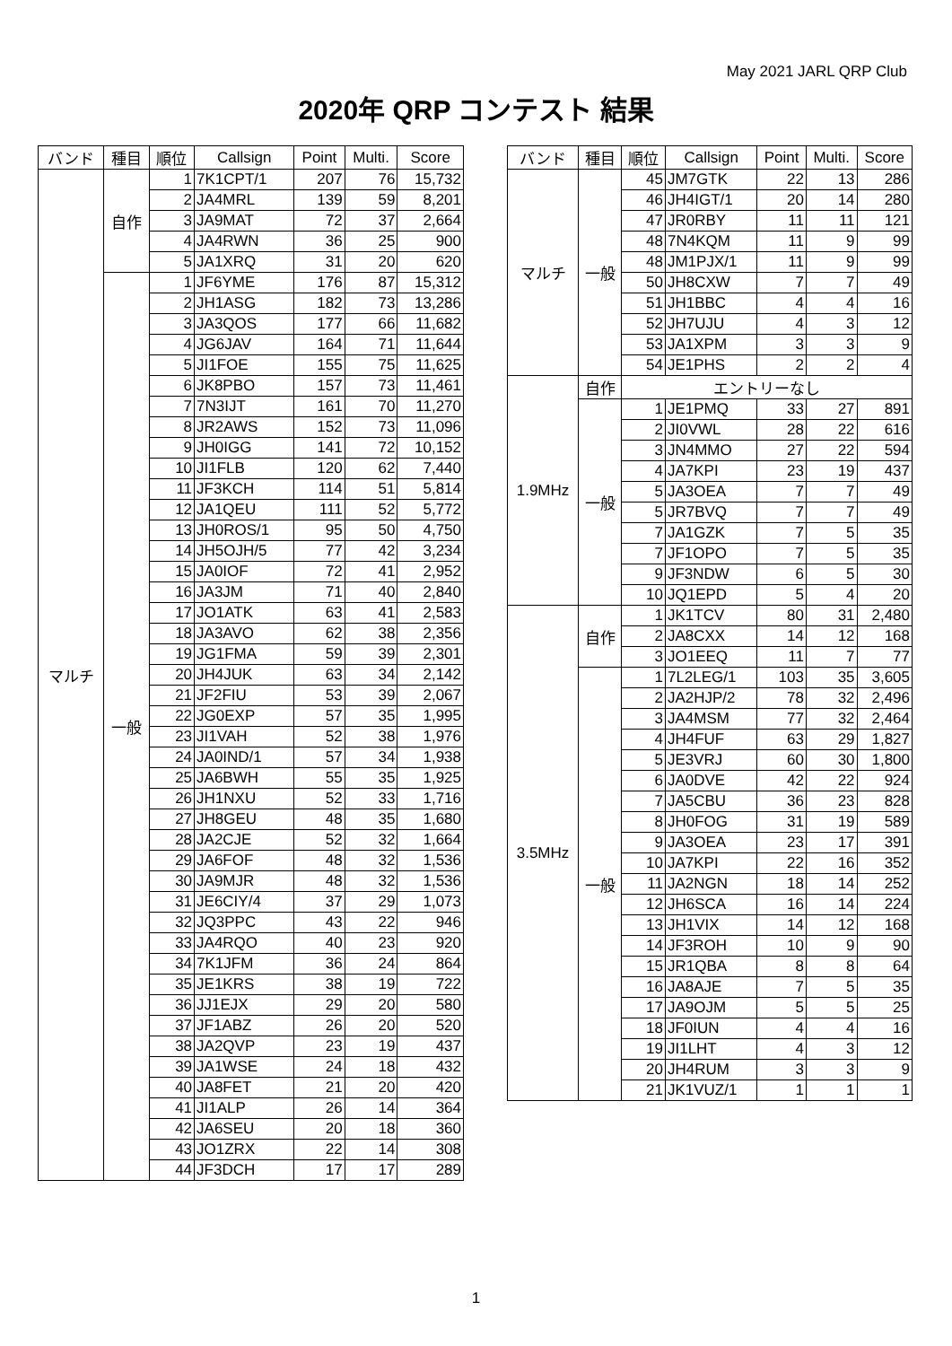May 2021 JARL QRP Club
2020年 QRP コンテスト 結果
| バンド | 種目 | 順位 | Callsign | Point | Multi. | Score |
| --- | --- | --- | --- | --- | --- | --- |
| マルチ | 自作 | 1 | 7K1CPT/1 | 207 | 76 | 15,732 |
| | | 2 | JA4MRL | 139 | 59 | 8,201 |
| | | 3 | JA9MAT | 72 | 37 | 2,664 |
| | | 4 | JA4RWN | 36 | 25 | 900 |
| | | 5 | JA1XRQ | 31 | 20 | 620 |
| | 一般 | 1 | JF6YME | 176 | 87 | 15,312 |
| | | 2 | JH1ASG | 182 | 73 | 13,286 |
| | | 3 | JA3QOS | 177 | 66 | 11,682 |
| | | 4 | JG6JAV | 164 | 71 | 11,644 |
| | | 5 | JI1FOE | 155 | 75 | 11,625 |
| | | 6 | JK8PBO | 157 | 73 | 11,461 |
| | | 7 | 7N3IJT | 161 | 70 | 11,270 |
| | | 8 | JR2AWS | 152 | 73 | 11,096 |
| | | 9 | JH0IGG | 141 | 72 | 10,152 |
| | | 10 | JI1FLB | 120 | 62 | 7,440 |
| | | 11 | JF3KCH | 114 | 51 | 5,814 |
| | | 12 | JA1QEU | 111 | 52 | 5,772 |
| | | 13 | JH0ROS/1 | 95 | 50 | 4,750 |
| | | 14 | JH5OJH/5 | 77 | 42 | 3,234 |
| | | 15 | JA0IOF | 72 | 41 | 2,952 |
| | | 16 | JA3JM | 71 | 40 | 2,840 |
| | | 17 | JO1ATK | 63 | 41 | 2,583 |
| | | 18 | JA3AVO | 62 | 38 | 2,356 |
| | | 19 | JG1FMA | 59 | 39 | 2,301 |
| | | 20 | JH4JUK | 63 | 34 | 2,142 |
| | | 21 | JF2FIU | 53 | 39 | 2,067 |
| | | 22 | JG0EXP | 57 | 35 | 1,995 |
| | | 23 | JI1VAH | 52 | 38 | 1,976 |
| | | 24 | JA0IND/1 | 57 | 34 | 1,938 |
| | | 25 | JA6BWH | 55 | 35 | 1,925 |
| | | 26 | JH1NXU | 52 | 33 | 1,716 |
| | | 27 | JH8GEU | 48 | 35 | 1,680 |
| | | 28 | JA2CJE | 52 | 32 | 1,664 |
| | | 29 | JA6FOF | 48 | 32 | 1,536 |
| | | 30 | JA9MJR | 48 | 32 | 1,536 |
| | | 31 | JE6CIY/4 | 37 | 29 | 1,073 |
| | | 32 | JQ3PPC | 43 | 22 | 946 |
| | | 33 | JA4RQO | 40 | 23 | 920 |
| | | 34 | 7K1JFM | 36 | 24 | 864 |
| | | 35 | JE1KRS | 38 | 19 | 722 |
| | | 36 | JJ1EJX | 29 | 20 | 580 |
| | | 37 | JF1ABZ | 26 | 20 | 520 |
| | | 38 | JA2QVP | 23 | 19 | 437 |
| | | 39 | JA1WSE | 24 | 18 | 432 |
| | | 40 | JA8FET | 21 | 20 | 420 |
| | | 41 | JI1ALP | 26 | 14 | 364 |
| | | 42 | JA6SEU | 20 | 18 | 360 |
| | | 43 | JO1ZRX | 22 | 14 | 308 |
| | | 44 | JF3DCH | 17 | 17 | 289 |
| バンド | 種目 | 順位 | Callsign | Point | Multi. | Score |
| --- | --- | --- | --- | --- | --- | --- |
| マルチ | 一般 | 45 | JM7GTK | 22 | 13 | 286 |
| | | 46 | JH4IGT/1 | 20 | 14 | 280 |
| | | 47 | JR0RBY | 11 | 11 | 121 |
| | | 48 | 7N4KQM | 11 | 9 | 99 |
| | | 48 | JM1PJX/1 | 11 | 9 | 99 |
| | | 50 | JH8CXW | 7 | 7 | 49 |
| | | 51 | JH1BBC | 4 | 4 | 16 |
| | | 52 | JH7UJU | 4 | 3 | 12 |
| | | 53 | JA1XPM | 3 | 3 | 9 |
| | | 54 | JE1PHS | 2 | 2 | 4 |
| 1.9MHz | 自作 | エントリーなし | | | | |
| | 一般 | 1 | JE1PMQ | 33 | 27 | 891 |
| | | 2 | JI0VWL | 28 | 22 | 616 |
| | | 3 | JN4MMO | 27 | 22 | 594 |
| | | 4 | JA7KPI | 23 | 19 | 437 |
| | | 5 | JA3OEA | 7 | 7 | 49 |
| | | 5 | JR7BVQ | 7 | 7 | 49 |
| | | 7 | JA1GZK | 7 | 5 | 35 |
| | | 7 | JF1OPO | 7 | 5 | 35 |
| | | 9 | JF3NDW | 6 | 5 | 30 |
| | | 10 | JQ1EPD | 5 | 4 | 20 |
| 3.5MHz | 自作 | 1 | JK1TCV | 80 | 31 | 2,480 |
| | | 2 | JA8CXX | 14 | 12 | 168 |
| | | 3 | JO1EEQ | 11 | 7 | 77 |
| | 一般 | 1 | 7L2LEG/1 | 103 | 35 | 3,605 |
| | | 2 | JA2HJP/2 | 78 | 32 | 2,496 |
| | | 3 | JA4MSM | 77 | 32 | 2,464 |
| | | 4 | JH4FUF | 63 | 29 | 1,827 |
| | | 5 | JE3VRJ | 60 | 30 | 1,800 |
| | | 6 | JA0DVE | 42 | 22 | 924 |
| | | 7 | JA5CBU | 36 | 23 | 828 |
| | | 8 | JH0FOG | 31 | 19 | 589 |
| | | 9 | JA3OEA | 23 | 17 | 391 |
| | | 10 | JA7KPI | 22 | 16 | 352 |
| | | 11 | JA2NGN | 18 | 14 | 252 |
| | | 12 | JH6SCA | 16 | 14 | 224 |
| | | 13 | JH1VIX | 14 | 12 | 168 |
| | | 14 | JF3ROH | 10 | 9 | 90 |
| | | 15 | JR1QBA | 8 | 8 | 64 |
| | | 16 | JA8AJE | 7 | 5 | 35 |
| | | 17 | JA9OJM | 5 | 5 | 25 |
| | | 18 | JF0IUN | 4 | 4 | 16 |
| | | 19 | JI1LHT | 4 | 3 | 12 |
| | | 20 | JH4RUM | 3 | 3 | 9 |
| | | 21 | JK1VUZ/1 | 1 | 1 | 1 |
1